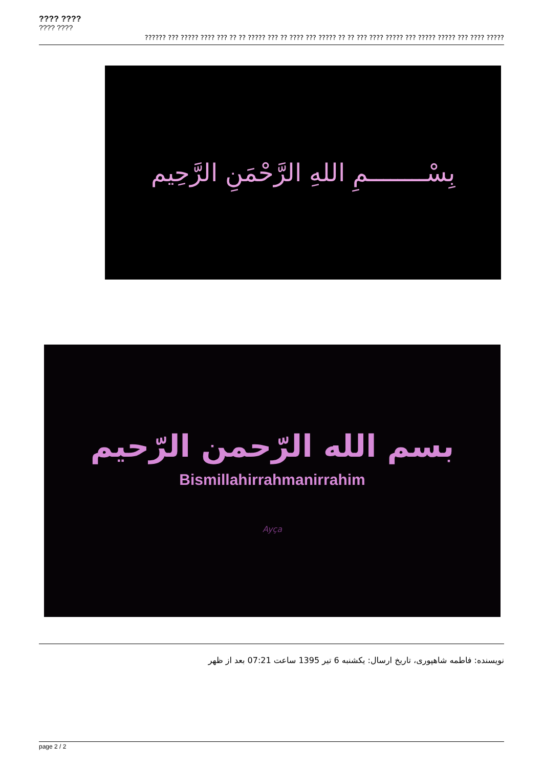???? ????
???? ????
?????? ??? ????? ???? ??? ?? ?? ????? ??? ?? ???? ??? ????? ?? ?? ??? ???? ????? ??? ????? ????? ??? ???? ?????
بِسْــــــــمِ اللهِ الرَّحْمَنِ الرَّحِيم
بسم الله الرّحمن الرّحيم
Bismillahirrahmanirrahim
Ayça
نویسنده: فاطمه شاهپوری، تاریخ ارسال: یکشنبه 6 تیر 1395 ساعت 07:21 بعد از ظهر
page 2 / 2